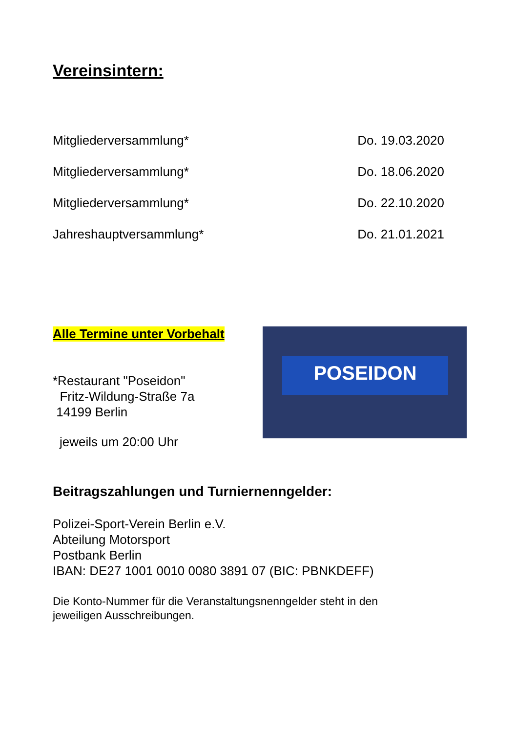Vereinsintern:
Mitgliederversammlung* Do. 19.03.2020
Mitgliederversammlung* Do. 18.06.2020
Mitgliederversammlung* Do. 22.10.2020
Jahreshauptversammlung* Do. 21.01.2021
Alle Termine unter Vorbehalt
*Restaurant "Poseidon"
Fritz-Wildung-Straße 7a
14199 Berlin
jeweils um 20:00 Uhr
POSEIDON
Beitragszahlungen und Turniernenngelder:
Polizei-Sport-Verein Berlin e.V.
Abteilung Motorsport
Postbank Berlin
IBAN: DE27 1001 0010 0080 3891 07 (BIC: PBNKDEFF)
Die Konto-Nummer für die Veranstaltungsnenngelder steht in den
jeweiligen Ausschreibungen.